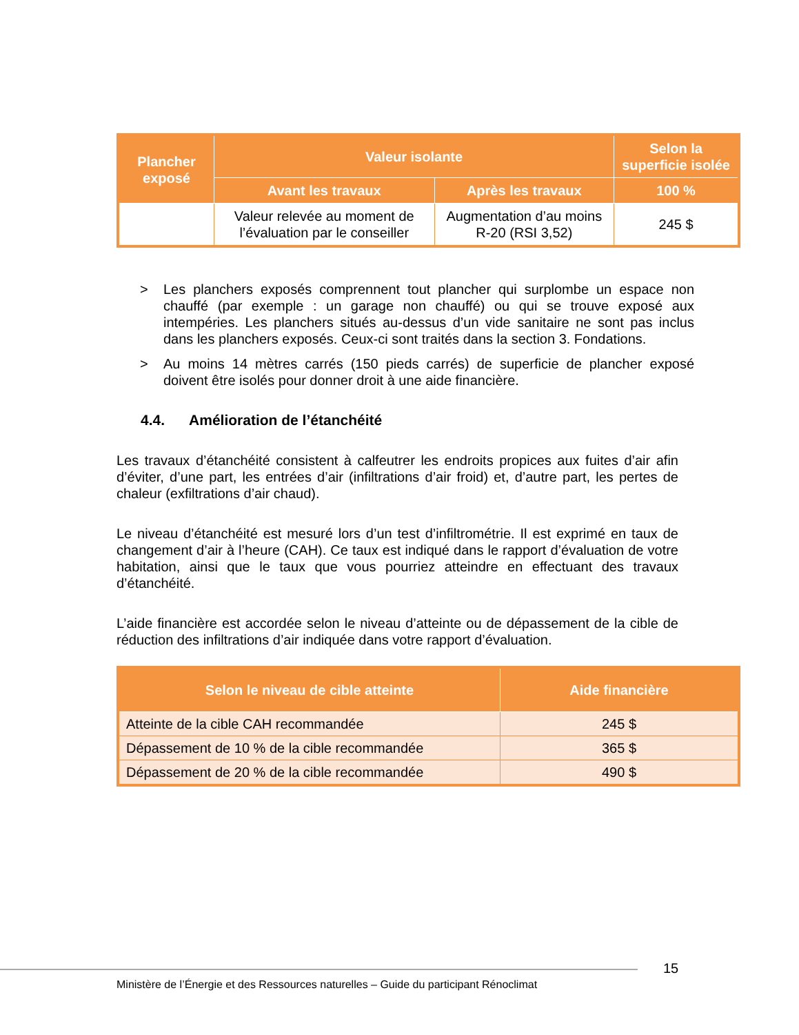| Plancher exposé | Valeur isolante | | Selon la superficie isolée |
| --- | --- | --- | --- |
| | Avant les travaux | Après les travaux | 100 % |
| | Valeur relevée au moment de l’évaluation par le conseiller | Augmentation d’au moins R-20 (RSI 3,52) | 245 $ |
> Les planchers exposés comprennent tout plancher qui surplombe un espace non chauffé (par exemple : un garage non chauffé) ou qui se trouve exposé aux intempéries. Les planchers situés au-dessus d’un vide sanitaire ne sont pas inclus dans les planchers exposés. Ceux-ci sont traités dans la section 3. Fondations.
> Au moins 14 mètres carrés (150 pieds carrés) de superficie de plancher exposé doivent être isolés pour donner droit à une aide financière.
4.4. Amélioration de l’étanchéité
Les travaux d’étanchéité consistent à calfeutrer les endroits propices aux fuites d’air afin d’éviter, d’une part, les entrées d’air (infiltrations d’air froid) et, d’autre part, les pertes de chaleur (exfiltrations d’air chaud).
Le niveau d’étanchéité est mesuré lors d’un test d’infiltrométrie. Il est exprimé en taux de changement d’air à l’heure (CAH). Ce taux est indiqué dans le rapport d’évaluation de votre habitation, ainsi que le taux que vous pourriez atteindre en effectuant des travaux d’étanchéité.
L’aide financière est accordée selon le niveau d’atteinte ou de dépassement de la cible de réduction des infiltrations d’air indiquée dans votre rapport d’évaluation.
| Selon le niveau de cible atteinte | Aide financière |
| --- | --- |
| Atteinte de la cible CAH recommandée | 245 $ |
| Dépassement de 10 % de la cible recommandée | 365 $ |
| Dépassement de 20 % de la cible recommandée | 490 $ |
15
Ministère de l’Énergie et des Ressources naturelles – Guide du participant Rénoclimat